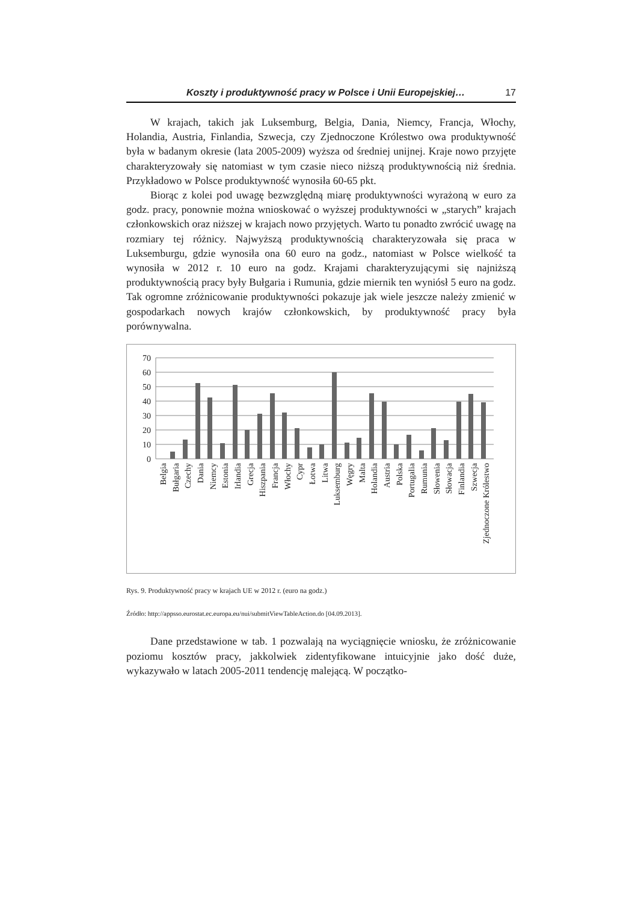Koszty i produktywność pracy w Polsce i Unii Europejskiej… 17
W krajach, takich jak Luksemburg, Belgia, Dania, Niemcy, Francja, Włochy, Holandia, Austria, Finlandia, Szwecja, czy Zjednoczone Królestwo owa produktywność była w badanym okresie (lata 2005-2009) wyższa od średniej unijnej. Kraje nowo przyjęte charakteryzowały się natomiast w tym czasie nieco niższą produktywnością niż średnia. Przykładowo w Polsce produktywność wynosiła 60-65 pkt.
Biorąc z kolei pod uwagę bezwzględną miarę produktywności wyrażoną w euro za godz. pracy, ponownie można wnioskować o wyższej produktywności w „starych” krajach członkowskich oraz niższej w krajach nowo przyjętych. Warto tu ponadto zwrócić uwagę na rozmiary tej różnicy. Najwyższą produktywnością charakteryzowała się praca w Luksemburgu, gdzie wynosiła ona 60 euro na godz., natomiast w Polsce wielkość ta wynosiła w 2012 r. 10 euro na godz. Krajami charakteryzującymi się najniższą produktywnością pracy były Bułgaria i Rumunia, gdzie miernik ten wyniósł 5 euro na godz. Tak ogromne zróżnicowanie produktywności pokazuje jak wiele jeszcze należy zmienić w gospodarkach nowych krajów członkowskich, by produktywność pracy była porównywalna.
70
60
50
40
30
20
10
0
Belgia
Bułgaria
Czechy
Dania
Niemcy
Estonia
Irlandia
Grecja
Hiszpania
Francja
Włochy
Cypr
Łotwa
Litwa
Luksemburg
Węgry
Malta
Holandia
Austria
Polska
Portugalia
Rumunia
Słowenia
Słowacja
Finlandia
Szwecja
Zjednoczone Królestwo
Rys. 9. Produktywność pracy w krajach UE w 2012 r. (euro na godz.)
Źródło: http://appsso.eurostat.ec.europa.eu/nui/submitViewTableAction.do [04.09.2013].
Dane przedstawione w tab. 1 pozwalają na wyciągnięcie wniosku, że zróżnicowanie poziomu kosztów pracy, jakkolwiek zidentyfikowane intuicyjnie jako dość duże, wykazywało w latach 2005-2011 tendencję malejącą. W początko-